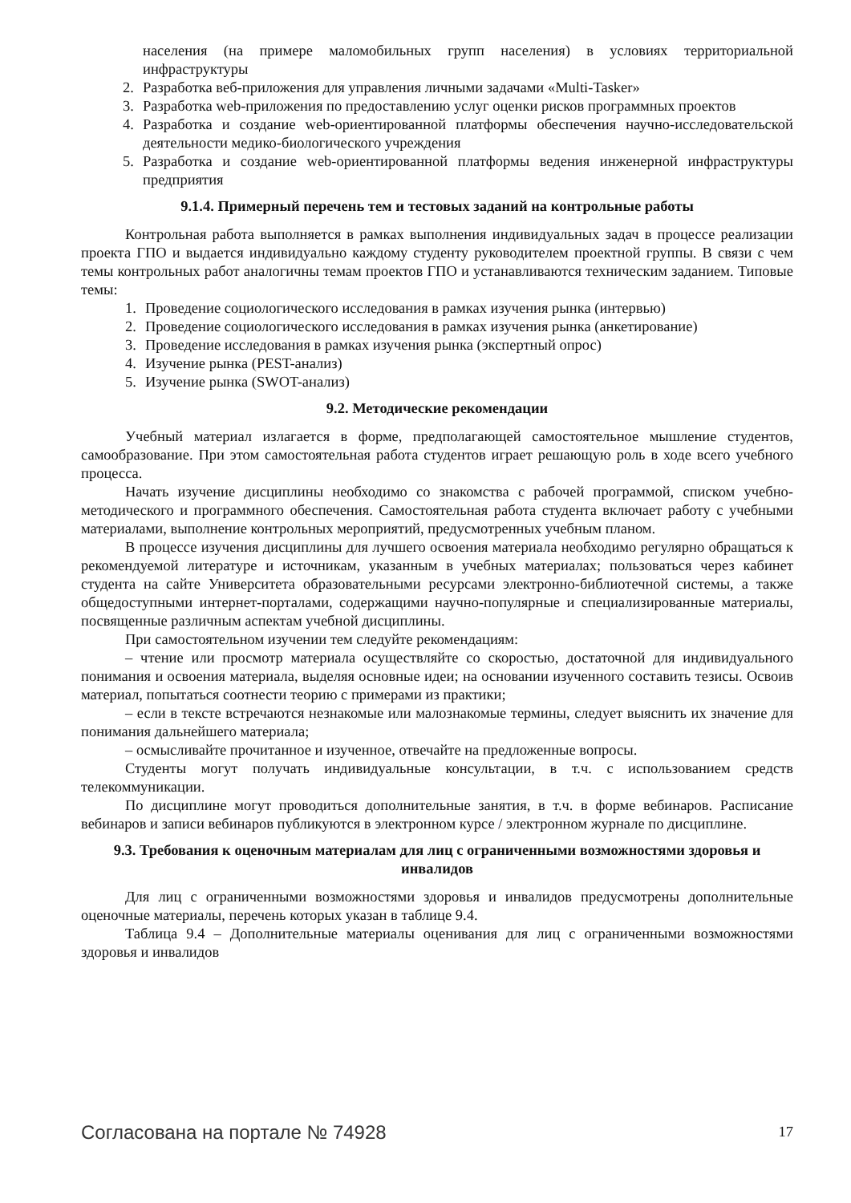населения (на примере маломобильных групп населения) в условиях территориальной инфраструктуры
2. Разработка веб-приложения для управления личными задачами «Multi-Tasker»
3. Разработка web-приложения по предоставлению услуг оценки рисков программных проектов
4. Разработка и создание web-ориентированной платформы обеспечения научно-исследовательской деятельности медико-биологического учреждения
5. Разработка и создание web-ориентированной платформы ведения инженерной инфраструктуры предприятия
9.1.4. Примерный перечень тем и тестовых заданий на контрольные работы
Контрольная работа выполняется в рамках выполнения индивидуальных задач в процессе реализации проекта ГПО и выдается индивидуально каждому студенту руководителем проектной группы. В связи с чем темы контрольных работ аналогичны темам проектов ГПО и устанавливаются техническим заданием. Типовые темы:
1. Проведение социологического исследования в рамках изучения рынка (интервью)
2. Проведение социологического исследования в рамках изучения рынка (анкетирование)
3. Проведение исследования в рамках изучения рынка (экспертный опрос)
4. Изучение рынка (PEST-анализ)
5. Изучение рынка (SWOT-анализ)
9.2. Методические рекомендации
Учебный материал излагается в форме, предполагающей самостоятельное мышление студентов, самообразование. При этом самостоятельная работа студентов играет решающую роль в ходе всего учебного процесса.
Начать изучение дисциплины необходимо со знакомства с рабочей программой, списком учебно-методического и программного обеспечения. Самостоятельная работа студента включает работу с учебными материалами, выполнение контрольных мероприятий, предусмотренных учебным планом.
В процессе изучения дисциплины для лучшего освоения материала необходимо регулярно обращаться к рекомендуемой литературе и источникам, указанным в учебных материалах; пользоваться через кабинет студента на сайте Университета образовательными ресурсами электронно-библиотечной системы, а также общедоступными интернет-порталами, содержащими научно-популярные и специализированные материалы, посвященные различным аспектам учебной дисциплины.
При самостоятельном изучении тем следуйте рекомендациям:
– чтение или просмотр материала осуществляйте со скоростью, достаточной для индивидуального понимания и освоения материала, выделяя основные идеи; на основании изученного составить тезисы. Освоив материал, попытаться соотнести теорию с примерами из практики;
– если в тексте встречаются незнакомые или малознакомые термины, следует выяснить их значение для понимания дальнейшего материала;
– осмысливайте прочитанное и изученное, отвечайте на предложенные вопросы.
Студенты могут получать индивидуальные консультации, в т.ч. с использованием средств телекоммуникации.
По дисциплине могут проводиться дополнительные занятия, в т.ч. в форме вебинаров. Расписание вебинаров и записи вебинаров публикуются в электронном курсе / электронном журнале по дисциплине.
9.3. Требования к оценочным материалам для лиц с ограниченными возможностями здоровья и инвалидов
Для лиц с ограниченными возможностями здоровья и инвалидов предусмотрены дополнительные оценочные материалы, перечень которых указан в таблице 9.4.
Таблица 9.4 – Дополнительные материалы оценивания для лиц с ограниченными возможностями здоровья и инвалидов
Согласована на портале № 74928 17